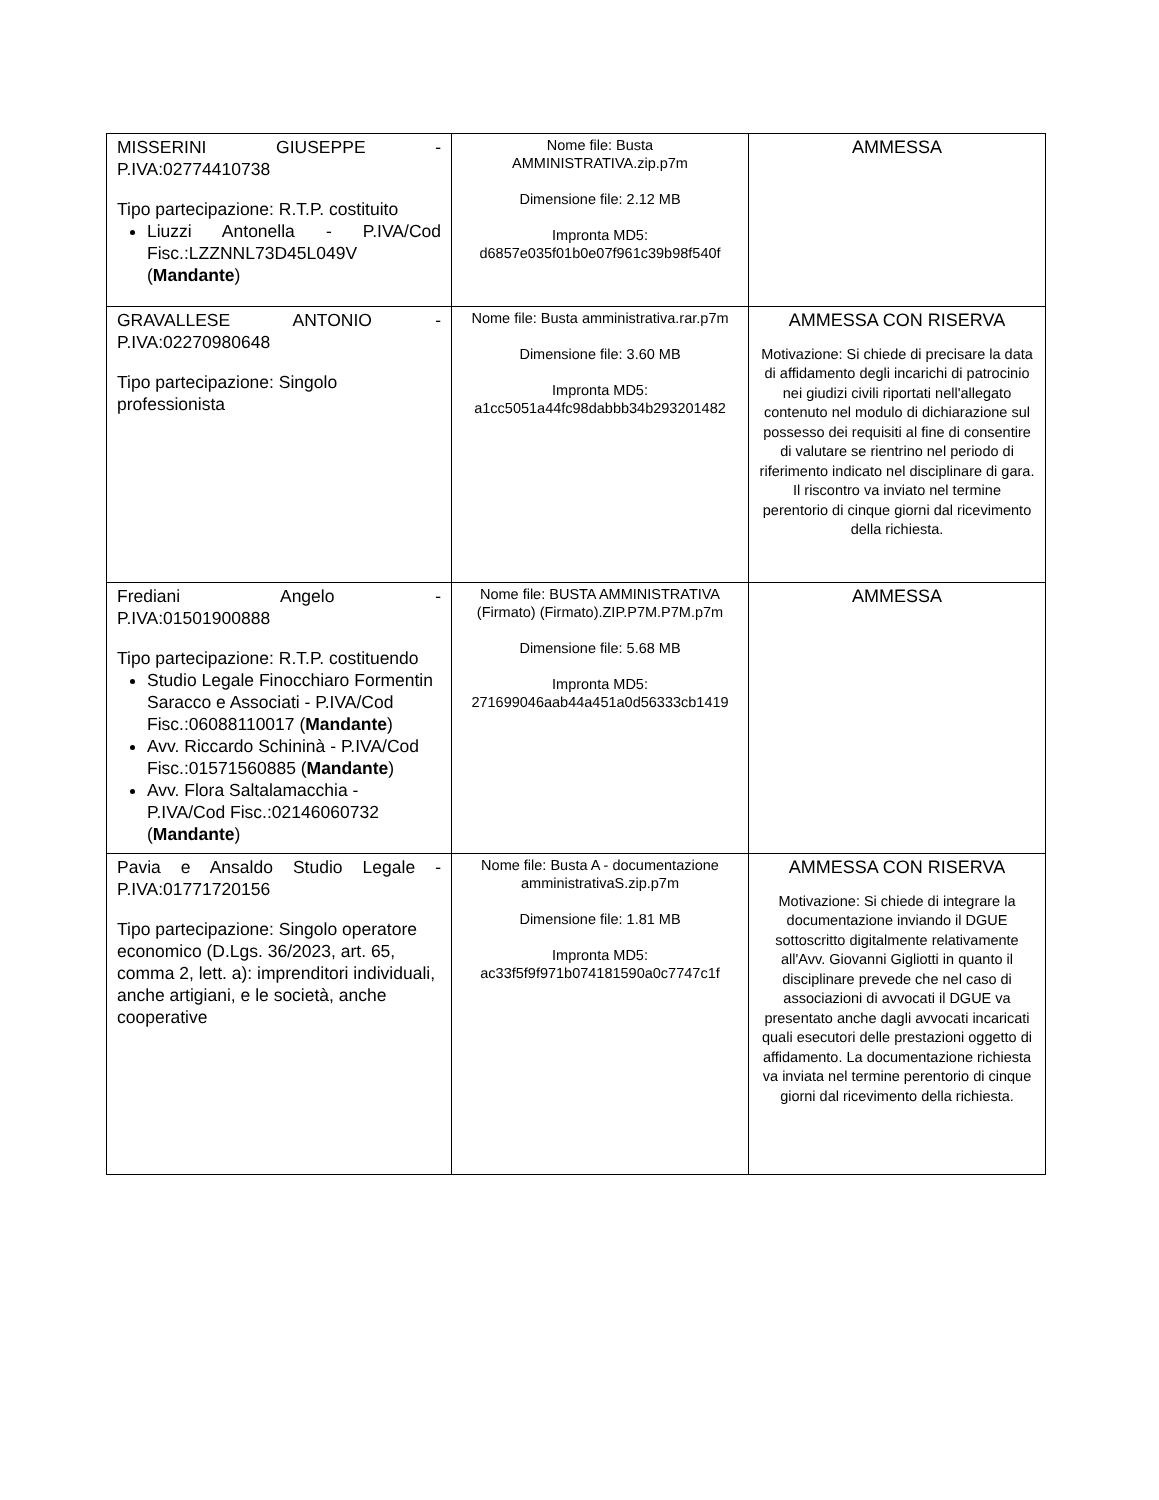| MISSERINI GIUSEPPE - P.IVA:02774410738 Tipo partecipazione: R.T.P. costituito Liuzzi Antonella - P.IVA/Cod Fisc.:LZZNNL73D45L049V ( Mandante ) | Nome file: Busta AMMINISTRATIVA.zip.p7m Dimensione file: 2.12 MB Impronta MD5: d6857e035f01b0e07f961c39b98f540f | AMMESSA |
| GRAVALLESE ANTONIO - P.IVA:02270980648 Tipo partecipazione: Singolo professionista | Nome file: Busta amministrativa.rar.p7m Dimensione file: 3.60 MB Impronta MD5: a1cc5051a44fc98dabbb34b293201482 | AMMESSA CON RISERVA Motivazione: Si chiede di precisare la data di affidamento degli incarichi di patrocinio nei giudizi civili riportati nell'allegato contenuto nel modulo di dichiarazione sul possesso dei requisiti al fine di consentire di valutare se rientrino nel periodo di riferimento indicato nel disciplinare di gara. Il riscontro va inviato nel termine perentorio di cinque giorni dal ricevimento della richiesta. |
| Frediani Angelo - P.IVA:01501900888 Tipo partecipazione: R.T.P. costituendo Studio Legale Finocchiaro Formentin Saracco e Associati - P.IVA/Cod Fisc.:06088110017 ( Mandante ) Avv. Riccardo Schininà - P.IVA/Cod Fisc.:01571560885 ( Mandante ) Avv. Flora Saltalamacchia - P.IVA/Cod Fisc.:02146060732 ( Mandante ) | Nome file: BUSTA AMMINISTRATIVA (Firmato) (Firmato).ZIP.P7M.P7M.p7m Dimensione file: 5.68 MB Impronta MD5: 271699046aab44a451a0d56333cb1419 | AMMESSA |
| Pavia e Ansaldo Studio Legale - P.IVA:01771720156 Tipo partecipazione: Singolo operatore economico (D.Lgs. 36/2023, art. 65, comma 2, lett. a): imprenditori individuali, anche artigiani, e le società, anche cooperative | Nome file: Busta A - documentazione amministrativaS.zip.p7m Dimensione file: 1.81 MB Impronta MD5: ac33f5f9f971b074181590a0c7747c1f | AMMESSA CON RISERVA Motivazione: Si chiede di integrare la documentazione inviando il DGUE sottoscritto digitalmente relativamente all'Avv. Giovanni Gigliotti in quanto il disciplinare prevede che nel caso di associazioni di avvocati il DGUE va presentato anche dagli avvocati incaricati quali esecutori delle prestazioni oggetto di affidamento. La documentazione richiesta va inviata nel termine perentorio di cinque giorni dal ricevimento della richiesta. |